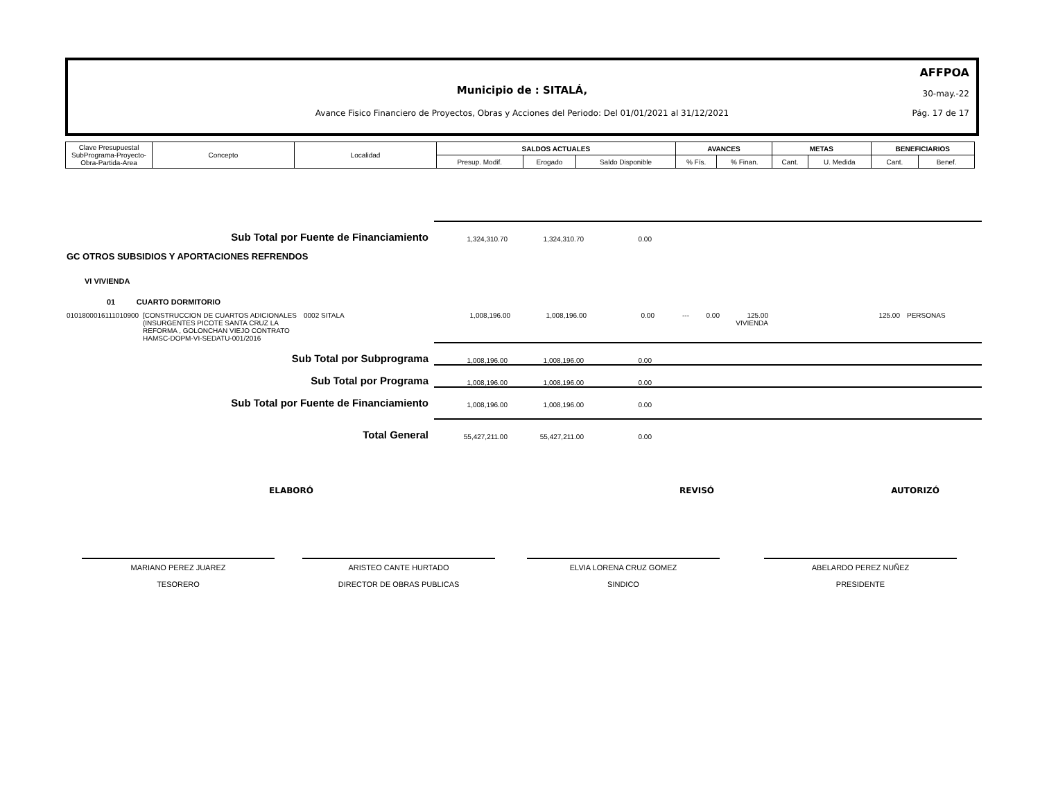AFFPOA
Municipio de : SITALÁ, 30-may.-22
Avance Fisico Financiero de Proyectos, Obras y Acciones del Periodo: Del 01/01/2021 al 31/12/2021
Pág. 17 de 17
| Clave Presupuestal SubPrograma-Proyecto- Obra-Partida-Area | Concepto | Localidad | SALDOS ACTUALES | | | AVANCES | | METAS | | BENEFICIARIOS | |
| | | | Presup. Modif. | Erogado | Saldo Disponible | % Fís. | % Finan. | Cant. | U. Medida | Cant. | Benef. |
Sub Total por Fuente de Financiamiento
1,324,310.70
1,324,310.70
0.00
GC OTROS SUBSIDIOS Y APORTACIONES REFRENDOS
VI VIVIENDA
01 CUARTO DORMITORIO
0101800016111010900
[CONSTRUCCION DE CUARTOS ADICIONALES (INSURGENTES PICOTE SANTA CRUZ LA REFORMA , GOLONCHAN VIEJO CONTRATO HAMSC-DOPM-VI-SEDATU-001/2016
0002 SITALA 1,008,196.00 1,008,196.00 0.00 --- 0.00 125.00 VIVIENDA
125.00 PERSONAS
Sub Total por Subprograma
1,008,196.00
1,008,196.00
0.00
Sub Total por Programa
1,008,196.00
1,008,196.00
0.00
Sub Total por Fuente de Financiamiento
1,008,196.00
1,008,196.00
0.00
Total General
55,427,211.00
55,427,211.00
0.00
ELABORÓ REVISÓ AUTORIZÓ
MARIANO PEREZ JUAREZ
TESORERO
ARISTEO CANTE HURTADO
DIRECTOR DE OBRAS PUBLICAS
ELVIA LORENA CRUZ GOMEZ
SINDICO
ABELARDO PEREZ NUÑEZ
PRESIDENTE